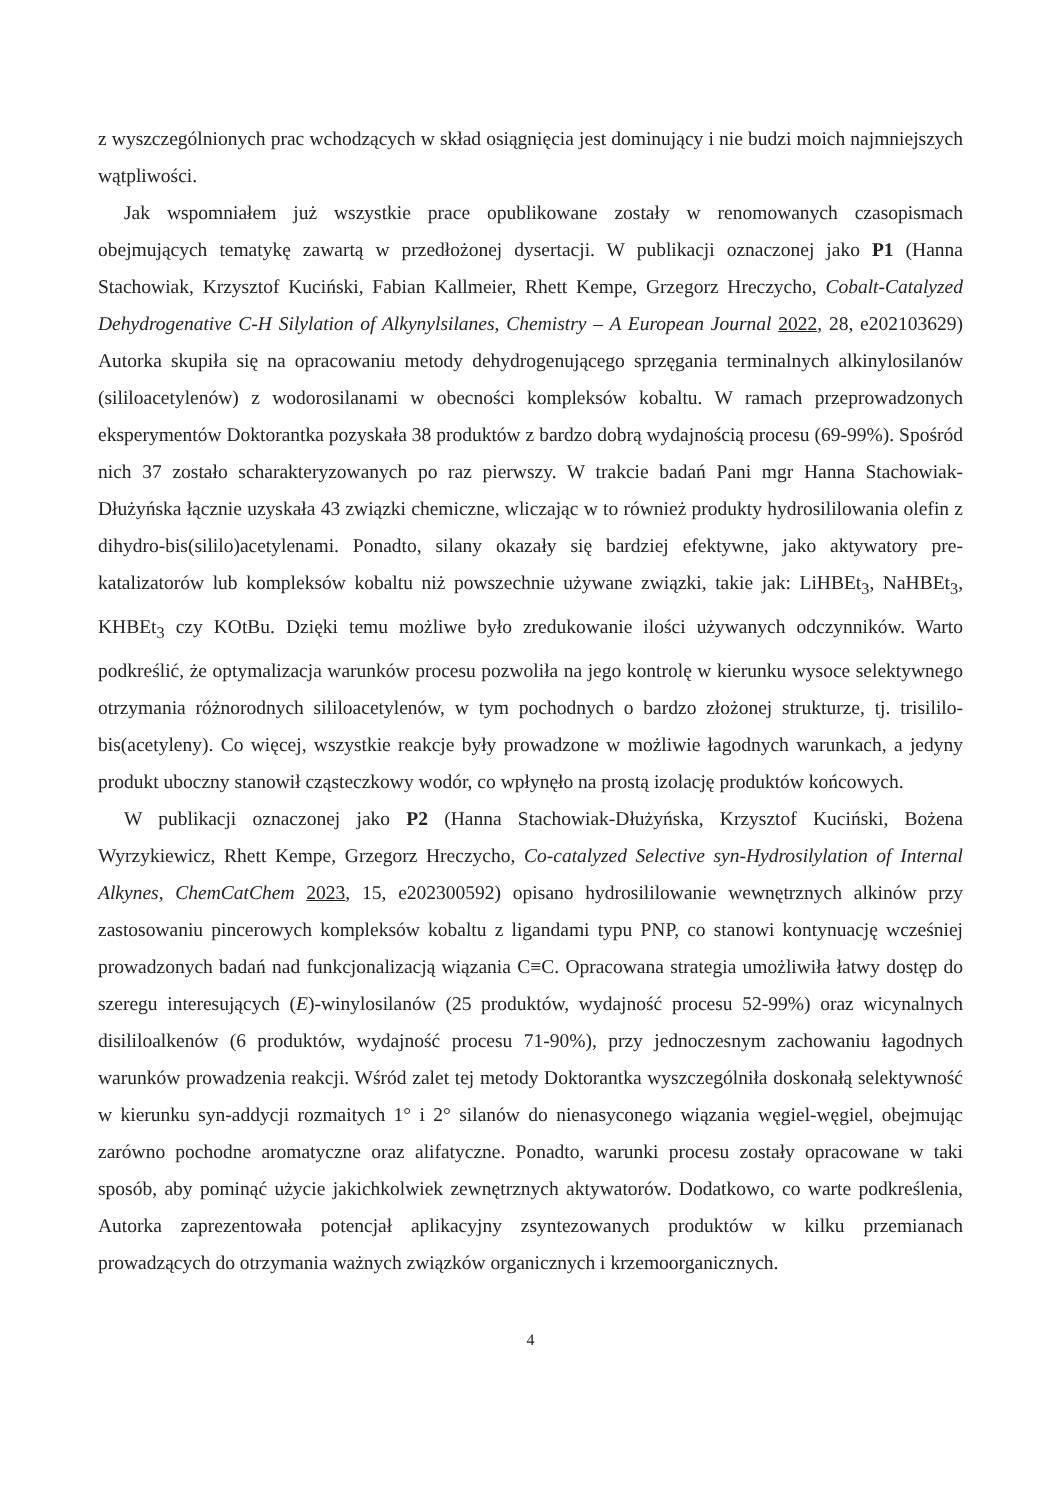z wyszczególnionych prac wchodzących w skład osiągnięcia jest dominujący i nie budzi moich najmniejszych wątpliwości.
Jak wspomniałem już wszystkie prace opublikowane zostały w renomowanych czasopismach obejmujących tematykę zawartą w przedłożonej dysertacji. W publikacji oznaczonej jako P1 (Hanna Stachowiak, Krzysztof Kuciński, Fabian Kallmeier, Rhett Kempe, Grzegorz Hreczycho, Cobalt-Catalyzed Dehydrogenative C-H Silylation of Alkynylsilanes, Chemistry – A European Journal 2022, 28, e202103629) Autorka skupiła się na opracowaniu metody dehydrogenującego sprzęgania terminalnych alkinylosilanów (sililoacetylenów) z wodorosilanami w obecności kompleksów kobaltu. W ramach przeprowadzonych eksperymentów Doktorantka pozyskała 38 produktów z bardzo dobrą wydajnością procesu (69-99%). Spośród nich 37 zostało scharakteryzowanych po raz pierwszy. W trakcie badań Pani mgr Hanna Stachowiak-Dłużyńska łącznie uzyskała 43 związki chemiczne, wliczając w to również produkty hydrosililowania olefin z dihydro-bis(sililo)acetylenami. Ponadto, silany okazały się bardziej efektywne, jako aktywatory pre-katalizatorów lub kompleksów kobaltu niż powszechnie używane związki, takie jak: LiHBEt<sub>3</sub>, NaHBEt<sub>3</sub>, KHBEt<sub>3</sub> czy KOtBu. Dzięki temu możliwe było zredukowanie ilości używanych odczynników. Warto podkreślić, że optymalizacja warunków procesu pozwoliła na jego kontrolę w kierunku wysoce selektywnego otrzymania różnorodnych sililoacetylenów, w tym pochodnych o bardzo złożonej strukturze, tj. trisililo-bis(acetyleny). Co więcej, wszystkie reakcje były prowadzone w możliwie łagodnych warunkach, a jedyny produkt uboczny stanowił cząsteczkowy wodór, co wpłynęło na prostą izolację produktów końcowych.
W publikacji oznaczonej jako P2 (Hanna Stachowiak-Dłużyńska, Krzysztof Kuciński, Bożena Wyrzykiewicz, Rhett Kempe, Grzegorz Hreczycho, Co-catalyzed Selective syn-Hydrosilylation of Internal Alkynes, ChemCatChem 2023, 15, e202300592) opisano hydrosililowanie wewnętrznych alkinów przy zastosowaniu pincerowych kompleksów kobaltu z ligandami typu PNP, co stanowi kontynuację wcześniej prowadzonych badań nad funkcjonalizacją wiązania C≡C. Opracowana strategia umożliwiła łatwy dostęp do szeregu interesujących (E)-winylosilanów (25 produktów, wydajność procesu 52-99%) oraz wicynalnych disililoalkenów (6 produktów, wydajność procesu 71-90%), przy jednoczesnym zachowaniu łagodnych warunków prowadzenia reakcji. Wśród zalet tej metody Doktorantka wyszczególniła doskonałą selektywność w kierunku syn-addycji rozmaitych 1° i 2° silanów do nienasyconego wiązania węgiel-węgiel, obejmując zarówno pochodne aromatyczne oraz alifatyczne. Ponadto, warunki procesu zostały opracowane w taki sposób, aby pominąć użycie jakichkolwiek zewnętrznych aktywatorów. Dodatkowo, co warte podkreślenia, Autorka zaprezentowała potencjał aplikacyjny zsyntezowanych produktów w kilku przemianach prowadzących do otrzymania ważnych związków organicznych i krzemoorganicznych.
4